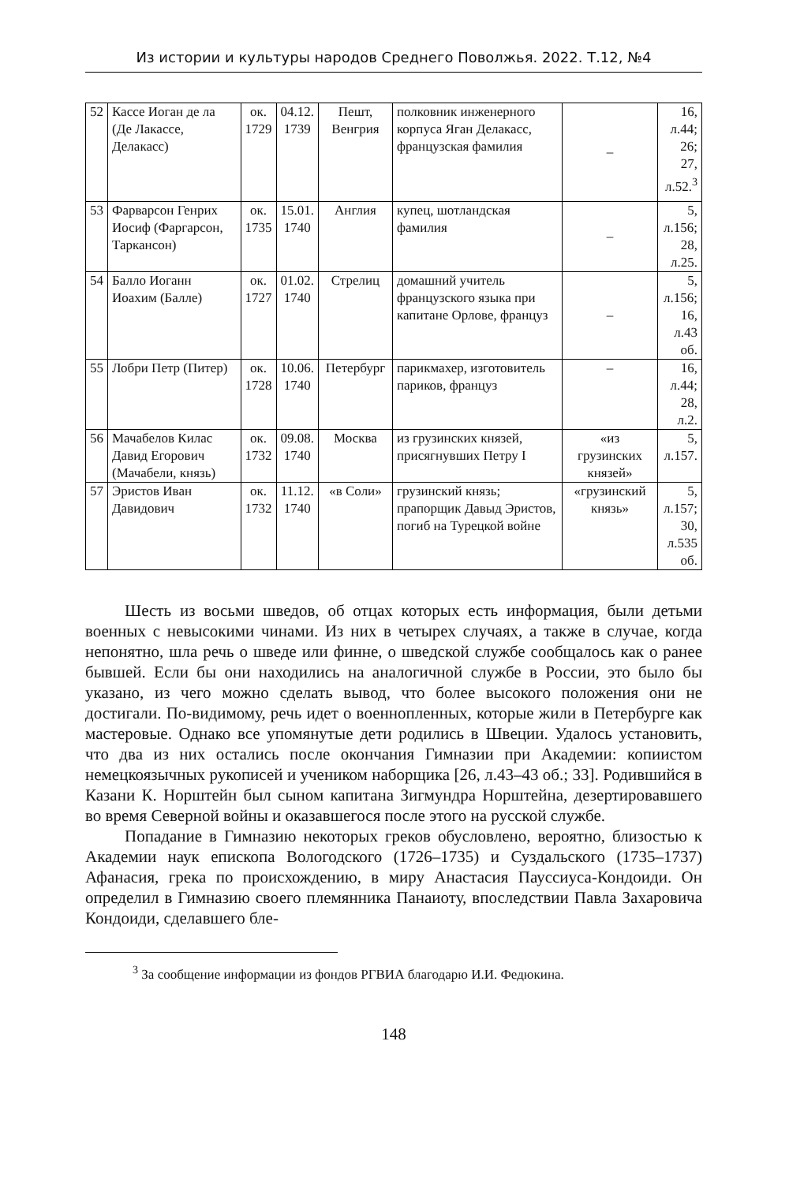Из истории и культуры народов Среднего Поволжья. 2022. Т.12, №4
| 52 | Кассе Иоган де ла (Де Лакассе, Делакасс) | ок. 1729 | 04.12. 1739 | Пешт, Венгрия | полковник инженерного корпуса Яган Делакасс, французская фамилия | – | 16, л.44; 26; 27, л.52.<sup>3</sup> |
| 53 | Фарварсон Генрих Иосиф (Фаргарсон, Таркансон) | ок. 1735 | 15.01. 1740 | Англия | купец, шотландская фамилия | – | 5, л.156; 28, л.25. |
| 54 | Балло Иоганн Иоахим (Балле) | ок. 1727 | 01.02. 1740 | Стрелиц | домашний учитель французского языка при капитане Орлове, француз | – | 5, л.156; 16, л.43 об. |
| 55 | Лобри Петр (Питер) | ок. 1728 | 10.06. 1740 | Петербург | парикмахер, изготовитель париков, француз | – | 16, л.44; 28, л.2. |
| 56 | Мачабелов Килас Давид Егорович (Мачабели, князь) | ок. 1732 | 09.08. 1740 | Москва | из грузинских князей, присягнувших Петру I | «из грузинских князей» | 5, л.157. |
| 57 | Эристов Иван Давидович | ок. 1732 | 11.12. 1740 | «в Соли» | грузинский князь; прапорщик Давыд Эристов, погиб на Турецкой войне | «грузинский князь» | 5, л.157; 30, л.535 об. |
Шесть из восьми шведов, об отцах которых есть информация, были детьми военных с невысокими чинами. Из них в четырех случаях, а также в случае, когда непонятно, шла речь о шведе или финне, о шведской службе сообщалось как о ранее бывшей. Если бы они находились на аналогичной службе в России, это было бы указано, из чего можно сделать вывод, что более высокого положения они не достигали. По-видимому, речь идет о военнопленных, которые жили в Петербурге как мастеровые. Однако все упомянутые дети родились в Швеции. Удалось установить, что два из них остались после окончания Гимназии при Академии: копиистом немецкоязычных рукописей и учеником наборщика [26, л.43–43 об.; 33]. Родившийся в Казани К. Норштейн был сыном капитана Зигмундра Норштейна, дезертировавшего во время Северной войны и оказавшегося после этого на русской службе.
Попадание в Гимназию некоторых греков обусловлено, вероятно, близостью к Академии наук епископа Вологодского (1726–1735) и Суздальского (1735–1737) Афанасия, грека по происхождению, в миру Анастасия Пауссиуса-Кондоиди. Он определил в Гимназию своего племянника Панаиоту, впоследствии Павла Захаровича Кондоиди, сделавшего бле-
<sup>3</sup> За сообщение информации из фондов РГВИА благодарю И.И. Федюкина.
148